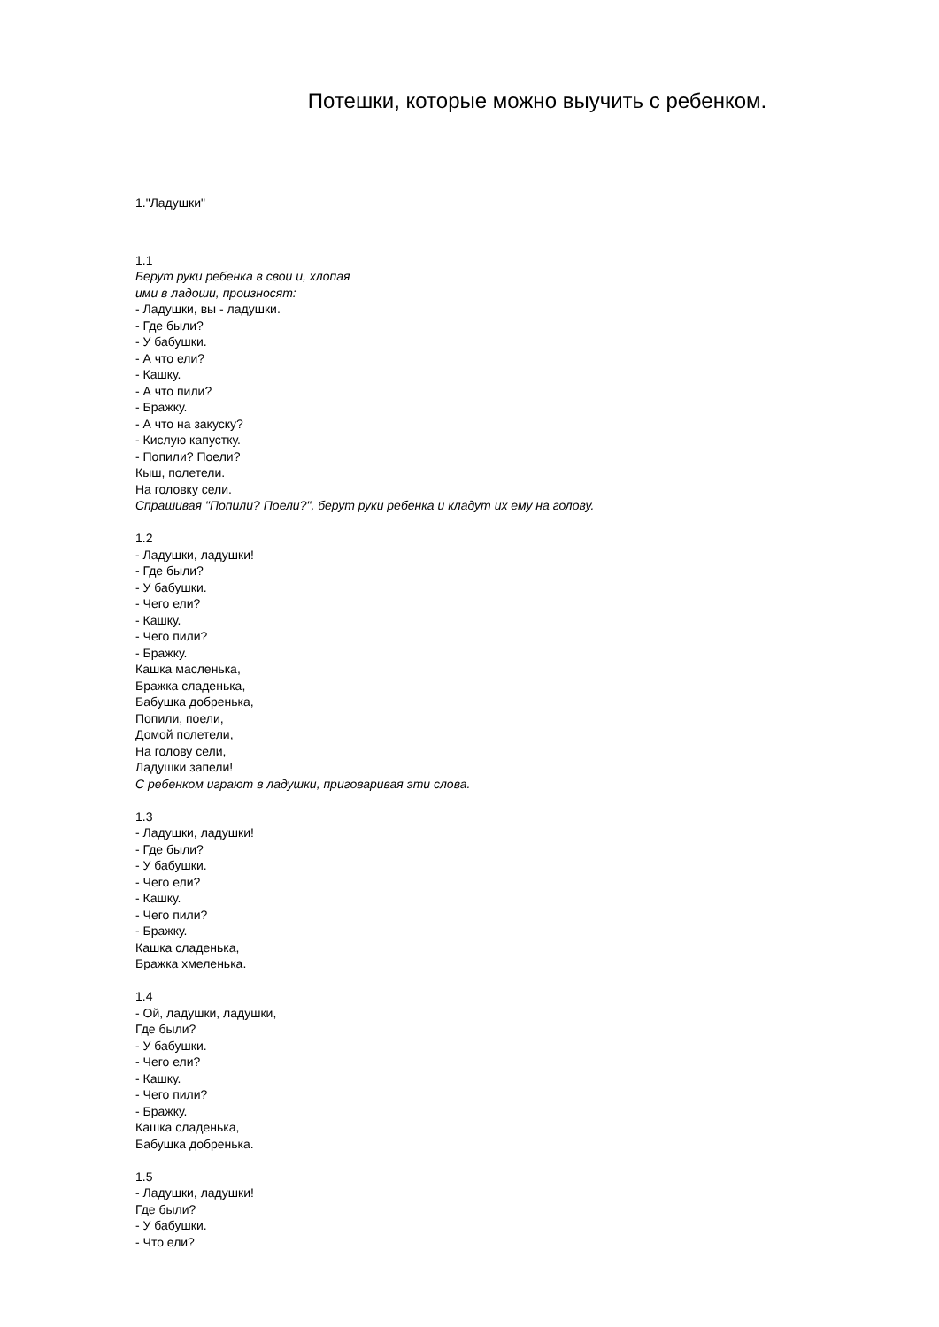Потешки, которые можно выучить с ребенком.
1."Ладушки"
1.1
Берут руки ребенка в свои и, хлопая
ими в ладоши, произносят:
- Ладушки, вы - ладушки.
- Где были?
- У бабушки.
- А что ели?
- Кашку.
- А что пили?
- Бражку.
- А что на закуску?
- Кислую капустку.
- Попили? Поели?
Кыш, полетели.
На головку сели.
Спрашивая "Попили? Поели?", берут руки ребенка и кладут их ему на голову.
1.2
- Ладушки, ладушки!
- Где были?
- У бабушки.
- Чего ели?
- Кашку.
- Чего пили?
- Бражку.
Кашка масленька,
Бражка сладенька,
Бабушка добренька,
Попили, поели,
Домой полетели,
На голову сели,
Ладушки запели!
С ребенком играют в ладушки, приговаривая эти слова.
1.3
- Ладушки, ладушки!
- Где были?
- У бабушки.
- Чего ели?
- Кашку.
- Чего пили?
- Бражку.
Кашка сладенька,
Бражка хмеленька.
1.4
- Ой, ладушки, ладушки,
Где были?
- У бабушки.
- Чего ели?
- Кашку.
- Чего пили?
- Бражку.
Кашка сладенька,
Бабушка добренька.
1.5
- Ладушки, ладушки!
Где были?
- У бабушки.
- Что ели?